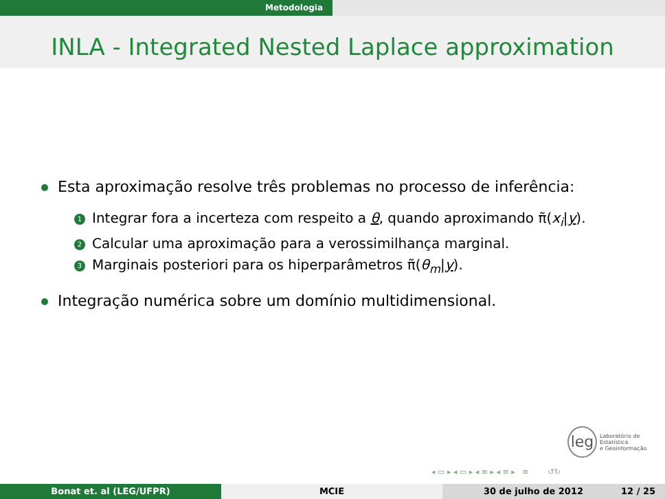Metodologia
INLA - Integrated Nested Laplace approximation
Esta aproximação resolve três problemas no processo de inferência:
1 Integrar fora a incerteza com respeito a θ, quando aproximando π̃(x<sub>i</sub>|y).
2 Calcular uma aproximação para a verossimilhança marginal.
3 Marginais posteriori para os hiperparâmetros π̃(θ<sub>m</sub>|y).
Integração numérica sobre um domínio multidimensional.
leg Laboratório de Estatística
e Geoinformação
◂ ▭ ▸ ◂ ▭ ▸ ◂ ≡ ▸ ◂ ≡ ▸ ≡ ↺↻
Bonat et. al (LEG/UFPR) MCIE 30 de julho de 2012 12 / 25